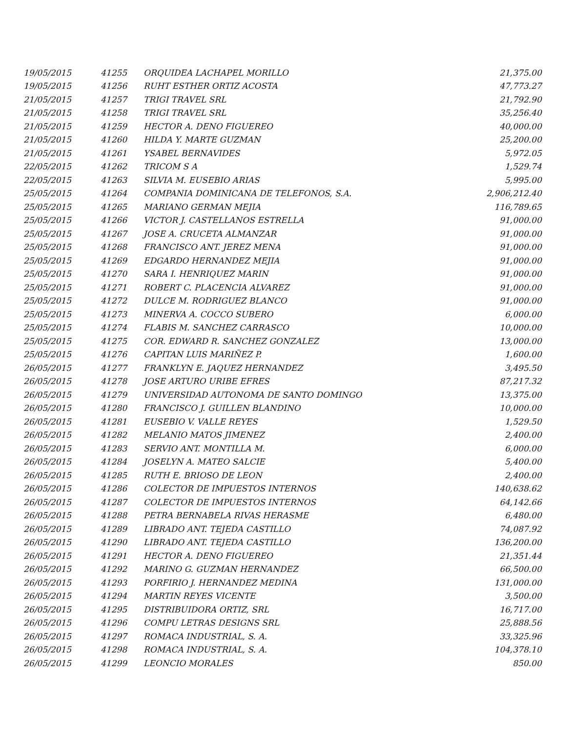| 19/05/2015 | 41255 | ORQUIDEA LACHAPEL MORILLO | 21,375.00 |
| 19/05/2015 | 41256 | RUHT ESTHER ORTIZ ACOSTA | 47,773.27 |
| 21/05/2015 | 41257 | TRIGI TRAVEL SRL | 21,792.90 |
| 21/05/2015 | 41258 | TRIGI TRAVEL SRL | 35,256.40 |
| 21/05/2015 | 41259 | HECTOR A. DENO FIGUEREO | 40,000.00 |
| 21/05/2015 | 41260 | HILDA Y. MARTE GUZMAN | 25,200.00 |
| 21/05/2015 | 41261 | YSABEL BERNAVIDES | 5,972.05 |
| 22/05/2015 | 41262 | TRICOM S A | 1,529.74 |
| 22/05/2015 | 41263 | SILVIA M. EUSEBIO ARIAS | 5,995.00 |
| 25/05/2015 | 41264 | COMPANIA DOMINICANA DE TELEFONOS, S.A. | 2,906,212.40 |
| 25/05/2015 | 41265 | MARIANO GERMAN MEJIA | 116,789.65 |
| 25/05/2015 | 41266 | VICTOR J. CASTELLANOS ESTRELLA | 91,000.00 |
| 25/05/2015 | 41267 | JOSE A. CRUCETA ALMANZAR | 91,000.00 |
| 25/05/2015 | 41268 | FRANCISCO ANT. JEREZ MENA | 91,000.00 |
| 25/05/2015 | 41269 | EDGARDO HERNANDEZ MEJIA | 91,000.00 |
| 25/05/2015 | 41270 | SARA I. HENRIQUEZ MARIN | 91,000.00 |
| 25/05/2015 | 41271 | ROBERT C. PLACENCIA ALVAREZ | 91,000.00 |
| 25/05/2015 | 41272 | DULCE M. RODRIGUEZ BLANCO | 91,000.00 |
| 25/05/2015 | 41273 | MINERVA A. COCCO SUBERO | 6,000.00 |
| 25/05/2015 | 41274 | FLABIS M. SANCHEZ CARRASCO | 10,000.00 |
| 25/05/2015 | 41275 | COR. EDWARD R. SANCHEZ GONZALEZ | 13,000.00 |
| 25/05/2015 | 41276 | CAPITAN LUIS MARIÑEZ P. | 1,600.00 |
| 26/05/2015 | 41277 | FRANKLYN E. JAQUEZ HERNANDEZ | 3,495.50 |
| 26/05/2015 | 41278 | JOSE ARTURO URIBE EFRES | 87,217.32 |
| 26/05/2015 | 41279 | UNIVERSIDAD AUTONOMA DE SANTO DOMINGO | 13,375.00 |
| 26/05/2015 | 41280 | FRANCISCO J. GUILLEN BLANDINO | 10,000.00 |
| 26/05/2015 | 41281 | EUSEBIO V. VALLE REYES | 1,529.50 |
| 26/05/2015 | 41282 | MELANIO MATOS JIMENEZ | 2,400.00 |
| 26/05/2015 | 41283 | SERVIO ANT. MONTILLA M. | 6,000.00 |
| 26/05/2015 | 41284 | JOSELYN A. MATEO SALCIE | 5,400.00 |
| 26/05/2015 | 41285 | RUTH E. BRIOSO DE LEON | 2,400.00 |
| 26/05/2015 | 41286 | COLECTOR DE IMPUESTOS INTERNOS | 140,638.62 |
| 26/05/2015 | 41287 | COLECTOR DE IMPUESTOS INTERNOS | 64,142.66 |
| 26/05/2015 | 41288 | PETRA BERNABELA RIVAS HERASME | 6,480.00 |
| 26/05/2015 | 41289 | LIBRADO ANT. TEJEDA CASTILLO | 74,087.92 |
| 26/05/2015 | 41290 | LIBRADO ANT. TEJEDA CASTILLO | 136,200.00 |
| 26/05/2015 | 41291 | HECTOR A. DENO FIGUEREO | 21,351.44 |
| 26/05/2015 | 41292 | MARINO G. GUZMAN HERNANDEZ | 66,500.00 |
| 26/05/2015 | 41293 | PORFIRIO J. HERNANDEZ MEDINA | 131,000.00 |
| 26/05/2015 | 41294 | MARTIN REYES VICENTE | 3,500.00 |
| 26/05/2015 | 41295 | DISTRIBUIDORA ORTIZ, SRL | 16,717.00 |
| 26/05/2015 | 41296 | COMPU LETRAS DESIGNS SRL | 25,888.56 |
| 26/05/2015 | 41297 | ROMACA INDUSTRIAL, S. A. | 33,325.96 |
| 26/05/2015 | 41298 | ROMACA INDUSTRIAL, S. A. | 104,378.10 |
| 26/05/2015 | 41299 | LEONCIO MORALES | 850.00 |